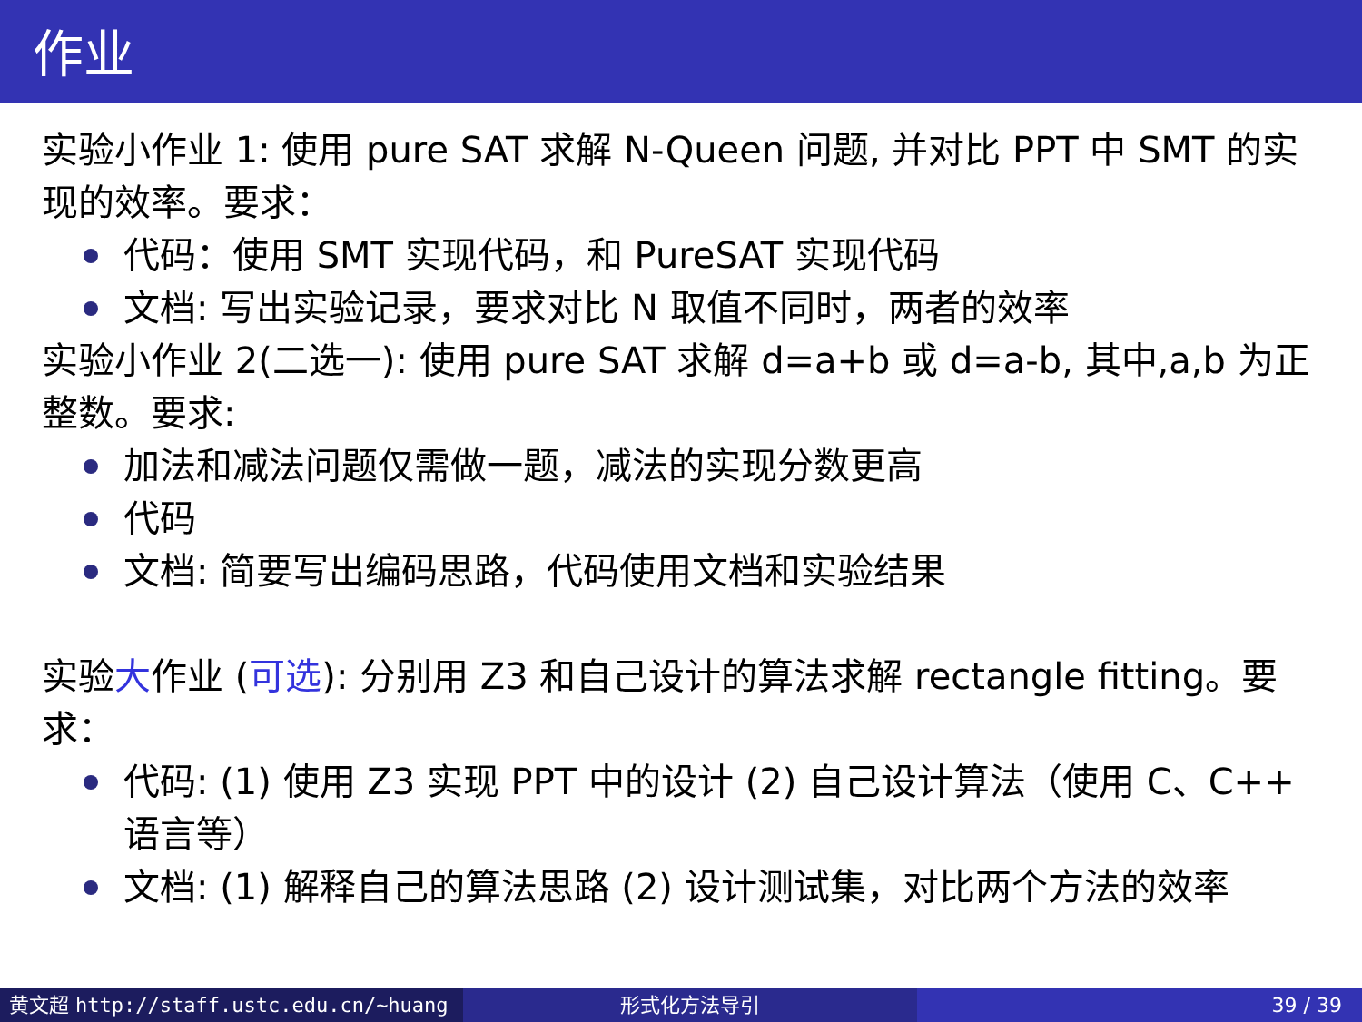作业
实验小作业 1: 使用 pure SAT 求解 N-Queen 问题, 并对比 PPT 中 SMT 的实现的效率。要求：
代码：使用 SMT 实现代码，和 PureSAT 实现代码
文档: 写出实验记录，要求对比 N 取值不同时，两者的效率
实验小作业 2(二选一): 使用 pure SAT 求解 d=a+b 或 d=a-b, 其中,a,b 为正整数。要求:
加法和减法问题仅需做一题，减法的实现分数更高
代码
文档: 简要写出编码思路，代码使用文档和实验结果
实验大作业 (可选): 分别用 Z3 和自己设计的算法求解 rectangle fitting。要求：
代码: (1) 使用 Z3 实现 PPT 中的设计 (2) 自己设计算法（使用 C、C++ 语言等）
文档: (1) 解释自己的算法思路 (2) 设计测试集，对比两个方法的效率
黄文超 http://staff.ustc.edu.cn/~huang 形式化方法导引 39 / 39